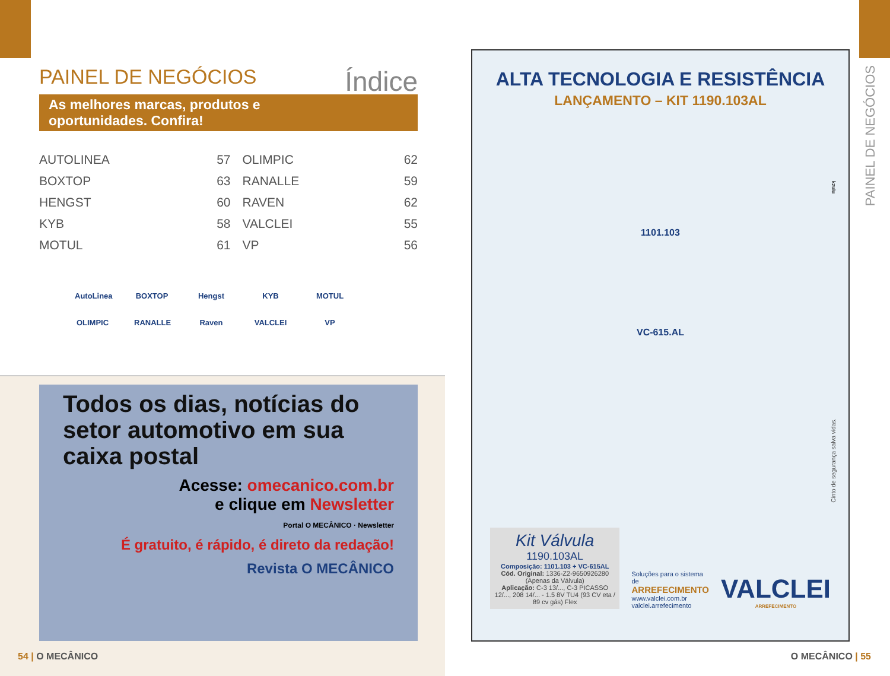PAINEL DE NEGÓCIOS
Índice
As melhores marcas, produtos e oportunidades. Confira!
| AUTOLINEA | 57 | OLIMPIC | 62 |
| BOXTOP | 63 | RANALLE | 59 |
| HENGST | 60 | RAVEN | 62 |
| KYB | 58 | VALCLEI | 55 |
| MOTUL | 61 | VP | 56 |
AutoLinea BOXTOP Hengst KYB MOTUL OLIMPIC RANALLE Raven VALCLEI VP
Todos os dias, notícias do setor automotivo em sua caixa postal
Acesse: omecanico.com.br
e clique em Newsletter
Portal O MECÂNICO · Newsletter
É gratuito, é rápido, é direto da redação!
Revista O MECÂNICO
54 | O MECÂNICO
ALTA TECNOLOGIA E RESISTÊNCIA
LANÇAMENTO – KIT 1190.103AL
1101.103
VC-615.AL
Kit Válvula
1190.103AL
Composição: 1101.103 + VC-615AL
Cód. Original: 1336-Z2-9650926280
(Apenas da Válvula)
Aplicação: C-3 13/..., C-3 PICASSO 12/..., 208 14/... - 1.5 8V TU4 (93 CV eta / 89 cv gás) Flex
Soluções para o sistema de
ARREFECIMENTO
www.valclei.com.br
valclei.arrefecimento
VALCLEI
ARREFECIMENTO
Cinto de segurança salva vidas.
kzulu
PAINEL DE NEGÓCIOS
O MECÂNICO | 55